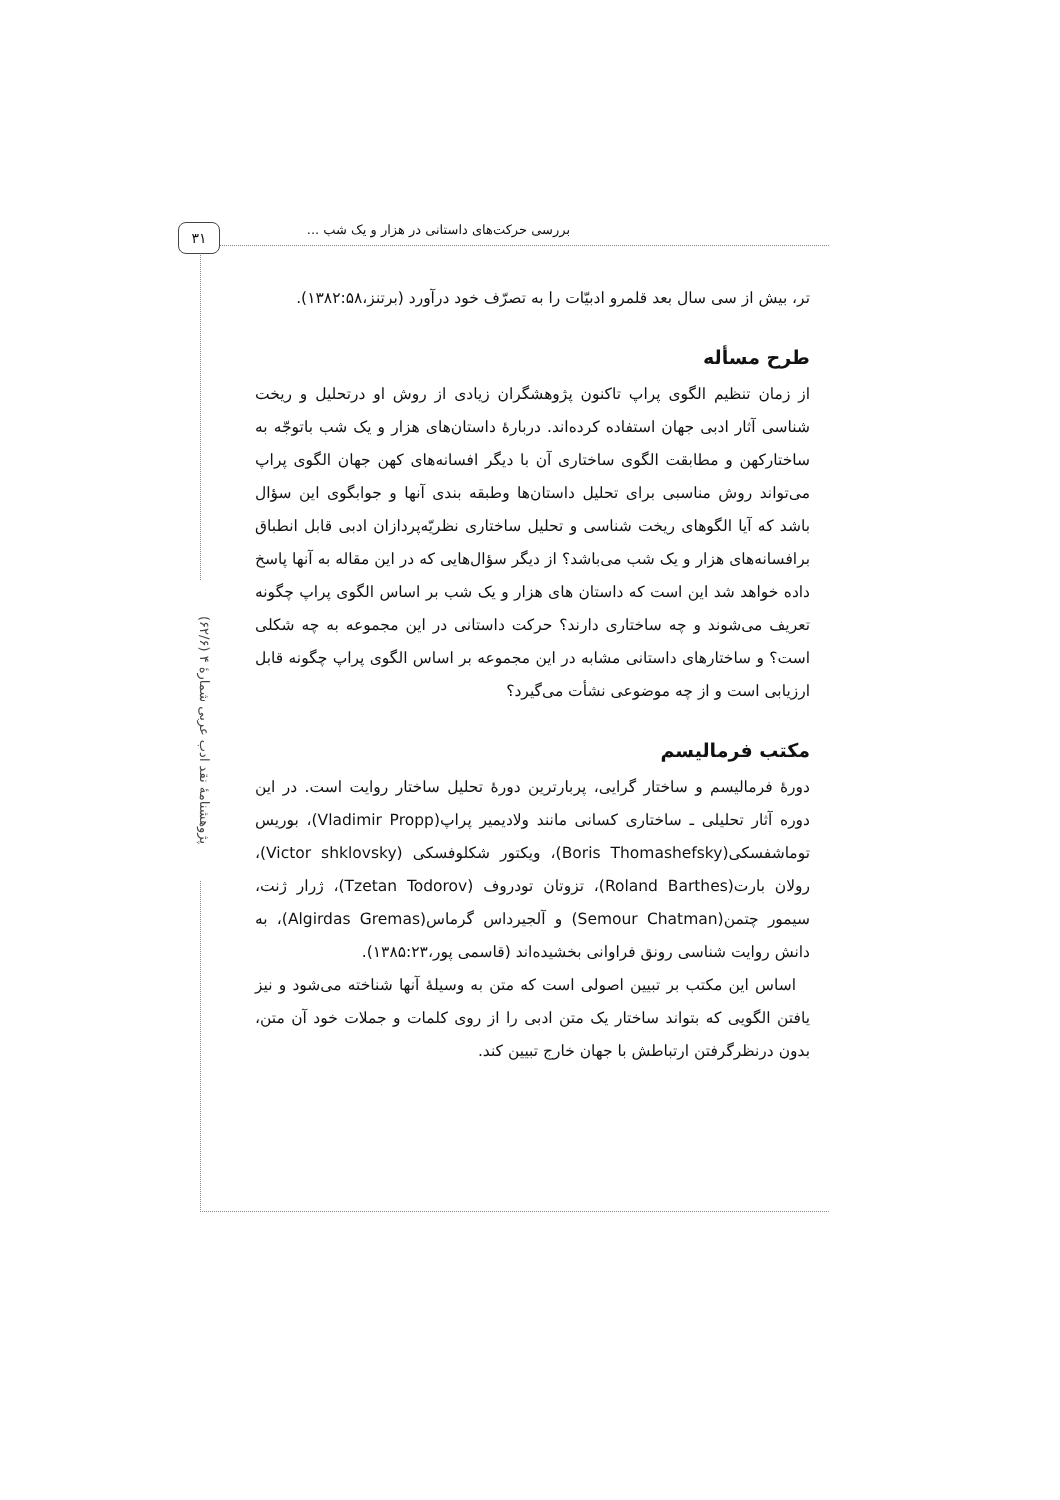بررسی حرکت‌های داستانی در هزار و یک شب ...
۳۱
پژوهشنامهٔ نقد ادب عربی شمارهٔ ۴ (۶۲/۶)
تر، بیش از سی سال بعد قلمرو ادبیّات را به تصرّف خود درآورد (برتنز،۱۳۸۲:۵۸).
طرح مسأله
از زمان تنظیم الگوی پراپ تاکنون پژوهشگران زیادی از روش او درتحلیل و ریخت شناسی آثار ادبی جهان استفاده کرده‌اند. دربارهٔ داستان‌های هزار و یک شب باتوجّه به ساختارکهن و مطابقت الگوی ساختاری آن با دیگر افسانه‌های کهن جهان الگوی پراپ می‌تواند روش مناسبی برای تحلیل داستان‌ها وطبقه بندی آنها و جوابگوی این سؤال باشد که آیا الگوهای ریخت شناسی و تحلیل ساختاری نظریّه‌پردازان ادبی قابل انطباق برافسانه‌های هزار و یک شب می‌باشد؟ از دیگر سؤال‌هایی که در این مقاله به آنها پاسخ داده خواهد شد این است که داستان های هزار و یک شب بر اساس الگوی پراپ چگونه تعریف می‌شوند و چه ساختاری دارند؟ حرکت داستانی در این مجموعه به چه شکلی است؟ و ساختارهای داستانی مشابه در این مجموعه بر اساس الگوی پراپ چگونه قابل ارزیابی است و از چه موضوعی نشأت می‌گیرد؟
مکتب فرمالیسم
دورهٔ فرمالیسم و ساختار گرایی، پربارترین دورهٔ تحلیل ساختار روایت است. در این دوره آثار تحلیلی ـ ساختاری کسانی مانند ولادیمیر پراپ(Vladimir Propp)، بوریس توماشفسکی(Boris Thomashefsky)، ویکتور شکلوفسکی (Victor shklovsky)، رولان بارت(Roland Barthes)، تزوتان تودروف (Tzetan Todorov)، ژرار ژنت، سیمور چتمن(Semour Chatman) و آلجیرداس گرماس(Algirdas Gremas)، به دانش روایت شناسی رونق فراوانی بخشیده‌اند (قاسمی پور،۱۳۸۵:۲۳).
اساس این مکتب بر تبیین اصولی است که متن به وسیلهٔ آنها شناخته می‌شود و نیز یافتن الگویی که بتواند ساختار یک متن ادبی را از روی کلمات و جملات خود آن متن، بدون درنظرگرفتن ارتباطش با جهان خارج تبیین کند.